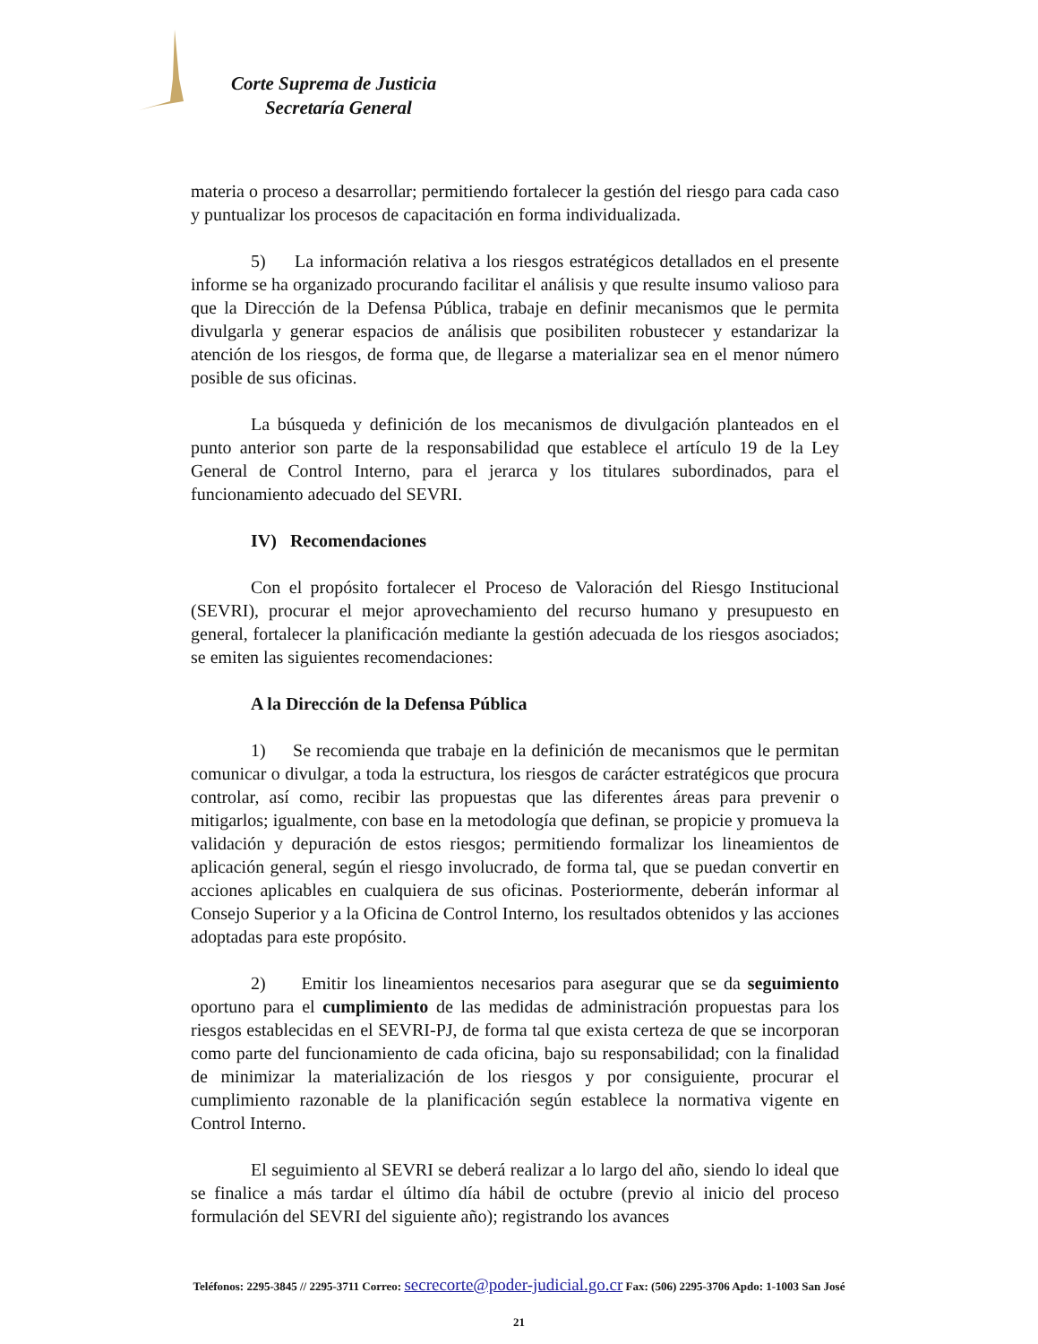Corte Suprema de Justicia
Secretaría General
materia o proceso a desarrollar; permitiendo fortalecer la gestión del riesgo para cada caso y puntualizar los procesos de capacitación en forma individualizada.
5) La información relativa a los riesgos estratégicos detallados en el presente informe se ha organizado procurando facilitar el análisis y que resulte insumo valioso para que la Dirección de la Defensa Pública, trabaje en definir mecanismos que le permita divulgarla y generar espacios de análisis que posibiliten robustecer y estandarizar la atención de los riesgos, de forma que, de llegarse a materializar sea en el menor número posible de sus oficinas.
La búsqueda y definición de los mecanismos de divulgación planteados en el punto anterior son parte de la responsabilidad que establece el artículo 19 de la Ley General de Control Interno, para el jerarca y los titulares subordinados, para el funcionamiento adecuado del SEVRI.
IV) Recomendaciones
Con el propósito fortalecer el Proceso de Valoración del Riesgo Institucional (SEVRI), procurar el mejor aprovechamiento del recurso humano y presupuesto en general, fortalecer la planificación mediante la gestión adecuada de los riesgos asociados; se emiten las siguientes recomendaciones:
A la Dirección de la Defensa Pública
1) Se recomienda que trabaje en la definición de mecanismos que le permitan comunicar o divulgar, a toda la estructura, los riesgos de carácter estratégicos que procura controlar, así como, recibir las propuestas que las diferentes áreas para prevenir o mitigarlos; igualmente, con base en la metodología que definan, se propicie y promueva la validación y depuración de estos riesgos; permitiendo formalizar los lineamientos de aplicación general, según el riesgo involucrado, de forma tal, que se puedan convertir en acciones aplicables en cualquiera de sus oficinas. Posteriormente, deberán informar al Consejo Superior y a la Oficina de Control Interno, los resultados obtenidos y las acciones adoptadas para este propósito.
2) Emitir los lineamientos necesarios para asegurar que se da seguimiento oportuno para el cumplimiento de las medidas de administración propuestas para los riesgos establecidas en el SEVRI-PJ, de forma tal que exista certeza de que se incorporan como parte del funcionamiento de cada oficina, bajo su responsabilidad; con la finalidad de minimizar la materialización de los riesgos y por consiguiente, procurar el cumplimiento razonable de la planificación según establece la normativa vigente en Control Interno.
El seguimiento al SEVRI se deberá realizar a lo largo del año, siendo lo ideal que se finalice a más tardar el último día hábil de octubre (previo al inicio del proceso formulación del SEVRI del siguiente año); registrando los avances
Teléfonos: 2295-3845 // 2295-3711 Correo: secrecorte@poder-judicial.go.cr Fax: (506) 2295-3706 Apdo: 1-1003 San José
21